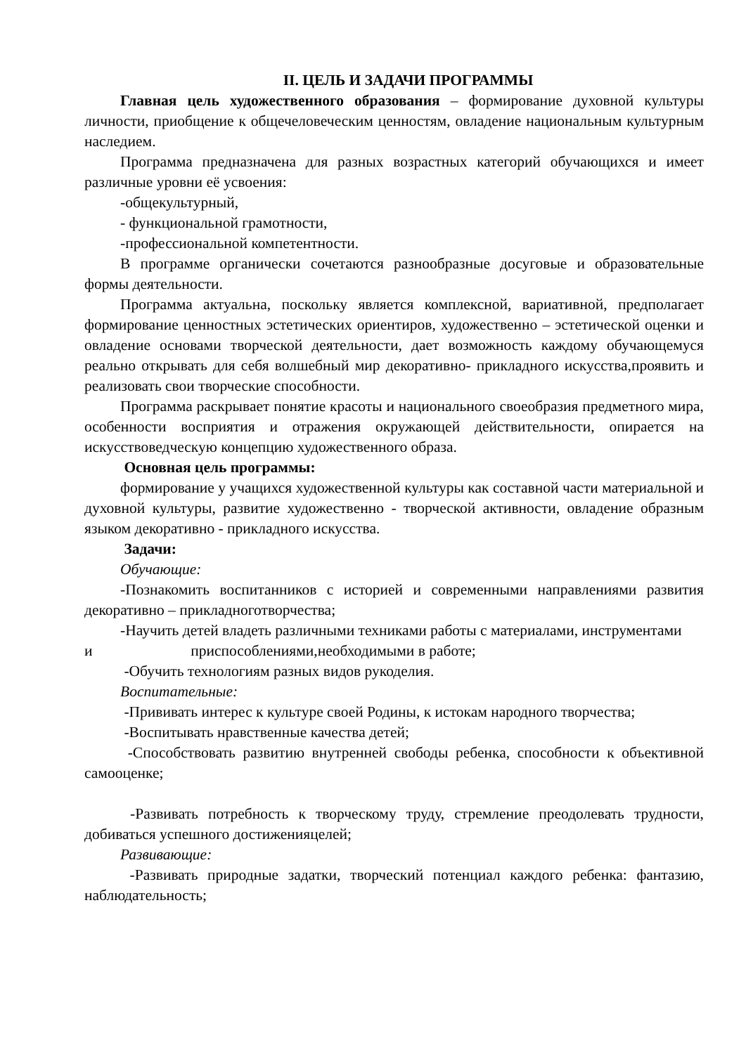II. ЦЕЛЬ И ЗАДАЧИ ПРОГРАММЫ
Главная цель художественного образования – формирование духовной культуры личности, приобщение к общечеловеческим ценностям, овладение национальным культурным наследием.
Программа предназначена для разных возрастных категорий обучающихся и имеет различные уровни её усвоения:
-общекультурный,
- функциональной грамотности,
-профессиональной компетентности.
В программе органически сочетаются разнообразные досуговые и образовательные формы деятельности.
Программа актуальна, поскольку является комплексной, вариативной, предполагает формирование ценностных эстетических ориентиров, художественно – эстетической оценки и овладение основами творческой деятельности, дает возможность каждому обучающемуся реально открывать для себя волшебный мир декоративно- прикладного искусства,проявить и реализовать свои творческие способности.
Программа раскрывает понятие красоты и национального своеобразия предметного мира, особенности восприятия и отражения окружающей действительности, опирается на искусствоведческую концепцию художественного образа.
Основная цель программы:
формирование у учащихся художественной культуры как составной части материальной и духовной культуры, развитие художественно - творческой активности, овладение образным языком декоративно - прикладного искусства.
Задачи:
Обучающие:
-Познакомить воспитанников с историей и современными направлениями развития декоративно – прикладноготворчества;
-Научить детей владеть различными техниками работы с материалами, инструментами
и приспособлениями,необходимыми в работе;
-Обучить технологиям разных видов рукоделия.
Воспитательные:
-Прививать интерес к культуре своей Родины, к истокам народного творчества;
-Воспитывать нравственные качества детей;
-Способствовать развитию внутренней свободы ребенка, способности к объективной самооценке;
-Развивать потребность к творческому труду, стремление преодолевать трудности, добиваться успешного достиженияцелей;
Развивающие:
-Развивать природные задатки, творческий потенциал каждого ребенка: фантазию, наблюдательность;